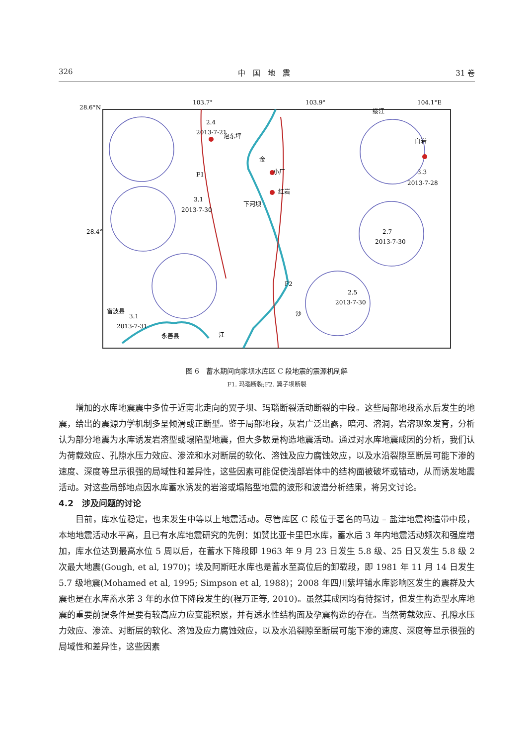326 中　国　地　震 31 卷
28.6°N
103.7°
103.9°
104.1°E
28.4°
2.4
2013-7-21
泡东坪
3.1
2013-7-30
小厂
红岩
下河坝
金
F1
白岩
3.3
2013-7-28
绥江
2.7
2013-7-30
2.5
2013-7-30
F2
沙
3.1
2013-7-31
雷波县
永善县
江
图 6　蓄水期间向家坝水库区 C 段地震的震源机制解
F1. 玛瑙断裂;F2. 翼子坝断裂
增加的水库地震震中多位于近南北走向的翼子坝、玛瑙断裂活动断裂的中段。这些局部地段蓄水后发生的地震，给出的震源力学机制多呈倾滑或正断型。鉴于局部地段，灰岩广泛出露，暗河、溶洞，岩溶现象发育，分析认为部分地震为水库诱发岩溶型或塌陷型地震，但大多数是构造地震活动。通过对水库地震成因的分析，我们认为荷载效应、孔隙水压力效应、渗流和水对断层的软化、溶蚀及应力腐蚀效应，以及水沿裂隙至断层可能下渗的速度、深度等显示很强的局域性和差异性，这些因素可能促使浅部岩体中的结构面被破坏或错动，从而诱发地震活动。对这些局部地点因水库蓄水诱发的岩溶或塌陷型地震的波形和波谱分析结果，将另文讨论。
4.2　涉及问题的讨论
目前，库水位稳定，也未发生中等以上地震活动。尽管库区 C 段位于著名的马边 – 盐津地震构造带中段，本地地震活动水平高，且已有水库地震研究的先例：如赞比亚卡里巴水库，蓄水后 3 年内地震活动频次和强度增加，库水位达到最高水位 5 周以后，在蓄水下降段即 1963 年 9 月 23 日发生 5.8 级、25 日又发生 5.8 级 2 次最大地震(Gough, et al, 1970)；埃及阿斯旺水库也是蓄水至高位后的卸载段，即 1981 年 11 月 14 日发生 5.7 级地震(Mohamed et al, 1995; Simpson et al, 1988)；2008 年四川紫坪铺水库影响区发生的震群及大震也是在水库蓄水第 3 年的水位下降段发生的(程万正等, 2010)。虽然其成因均有待探讨，但发生构造型水库地震的重要前提条件是要有较高应力应变能积累，并有透水性结构面及孕震构造的存在。当然荷载效应、孔隙水压力效应、渗流、对断层的软化、溶蚀及应力腐蚀效应，以及水沿裂隙至断层可能下渗的速度、深度等显示很强的局域性和差异性，这些因素